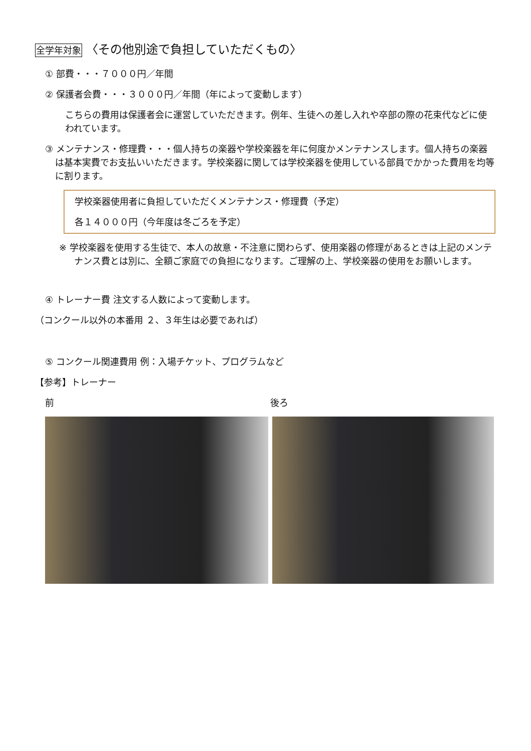全学年対象 〈その他別途で負担していただくもの〉
① 部費・・・７０００円／年間
② 保護者会費・・・３０００円／年間（年によって変動します）
こちらの費用は保護者会に運営していただきます。例年、生徒への差し入れや卒部の際の花束代などに使われています。
③ メンテナンス・修理費・・・個人持ちの楽器や学校楽器を年に何度かメンテナンスします。個人持ちの楽器は基本実費でお支払いいただきます。学校楽器に関しては学校楽器を使用している部員でかかった費用を均等に割ります。
学校楽器使用者に負担していただくメンテナンス・修理費（予定）
各１４０００円（今年度は冬ごろを予定）
※ 学校楽器を使用する生徒で、本人の故意・不注意に関わらず、使用楽器の修理があるときは上記のメンテナンス費とは別に、全額ご家庭での負担になります。ご理解の上、学校楽器の使用をお願いします。
④ トレーナー費 注文する人数によって変動します。
（コンクール以外の本番用 ２、３年生は必要であれば）
⑤ コンクール関連費用 例：入場チケット、プログラムなど
【参考】トレーナー
前 後ろ